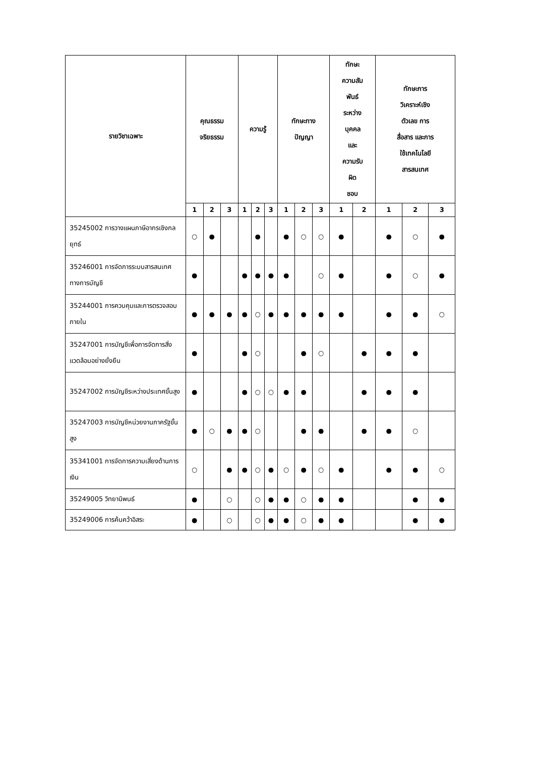| รายวิชาเฉพาะ | คุณธรรม จริยธรรม | | | ความรู้ | | | ทักษะทาง ปัญญา | | | ทักษะ ความสัม พันธ์ ระหว่าง บุคคล และ ความรับ ผิด ชอบ | | ทักษะการ วิเคราะห์เชิง ตัวเลข การ สื่อสาร และการ ใช้เทคโนโลยี สารสนเทศ | | |
| --- | --- | --- | --- | --- | --- | --- | --- | --- | --- | --- | --- | --- | --- | --- |
| | 1 | 2 | 3 | 1 | 2 | 3 | 1 | 2 | 3 | 1 | 2 | 1 | 2 | 3 |
| 35245002 การวางแผนภาษีอากรเชิงกลยุทธ์ | ○ | ● | | | ● | | ● | ○ | ○ | ● | | ● | ○ | ● |
| 35246001 การจัดการระบบสารสนเทศทางการบัญชี | ● | | | ● | ● | ● | ● | | ○ | ● | | ● | ○ | ● |
| 35244001 การควบคุมและการตรวจสอบภายใน | ● | ● | ● | ● | ○ | ● | ● | ● | ● | ● | | ● | ● | ○ |
| 35247001 การบัญชีเพื่อการจัดการสิ่งแวดล้อมอย่างยั่งยืน | ● | | | ● | ○ | | | ● | ○ | | ● | ● | ● | |
| 35247002 การบัญชีระหว่างประเทศขั้นสูง | ● | | | ● | ○ | ○ | ● | ● | | | ● | ● | ● | |
| 35247003 การบัญชีหน่วยงานภาครัฐขั้นสูง | ● | ○ | ● | ● | ○ | | | ● | ● | | ● | ● | ○ | |
| 35341001 การจัดการความเสี่ยงด้านการเงิน | ○ | | ● | ● | ○ | ● | ○ | ● | ○ | ● | | ● | ● | ○ |
| 35249005 วิทยานิพนธ์ | ● | | ○ | | ○ | ● | ● | ○ | ● | ● | | | ● | ● |
| 35249006 การค้นคว้าอิสระ | ● | | ○ | | ○ | ● | ● | ○ | ● | ● | | | ● | ● |